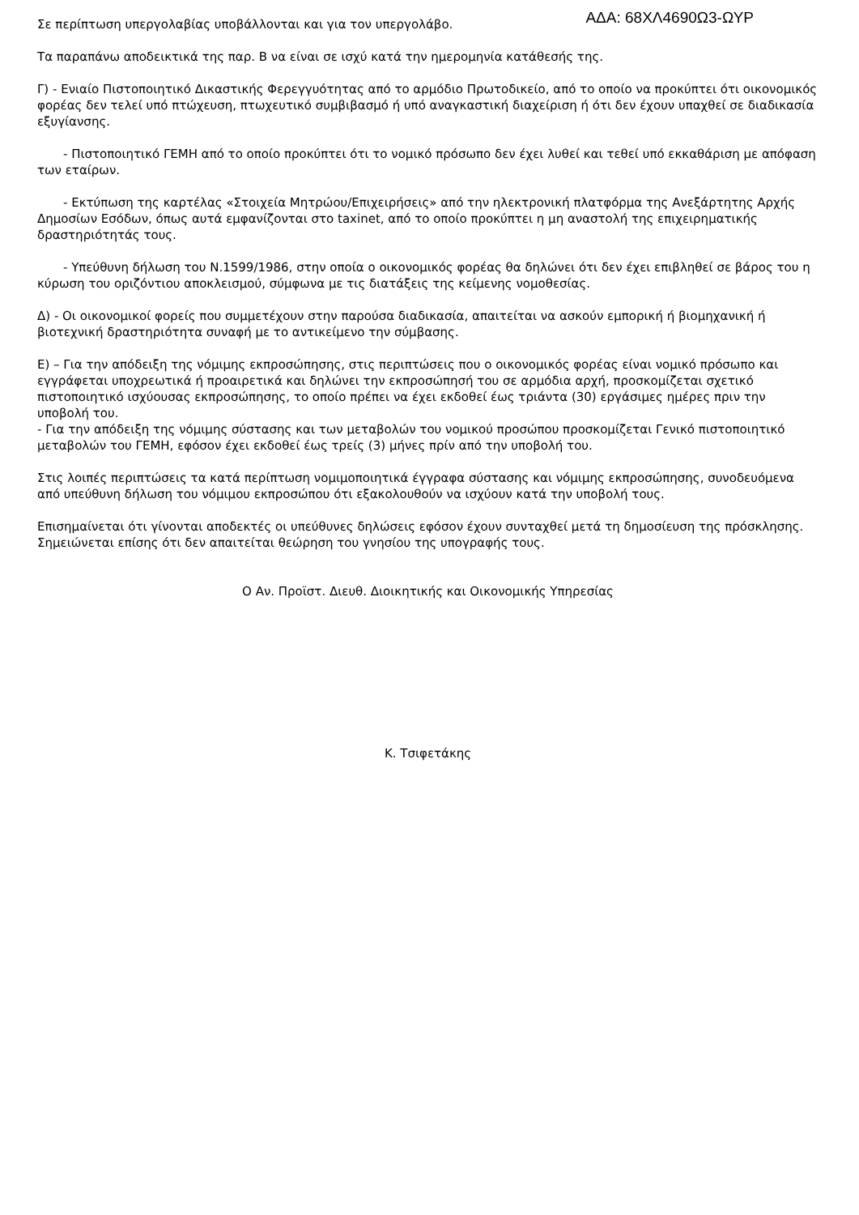Σε περίπτωση υπεργολαβίας υποβάλλονται και για τον υπεργολάβο. ΑΔΑ: 68ΧΛ4690Ω3-ΩΥΡ
Τα παραπάνω αποδεικτικά της παρ. Β να είναι σε ισχύ κατά την ημερομηνία κατάθεσής της.
Γ) - Ενιαίο Πιστοποιητικό Δικαστικής Φερεγγυότητας από το αρμόδιο Πρωτοδικείο, από το οποίο να προκύπτει ότι οικονομικός φορέας δεν τελεί υπό πτώχευση, πτωχευτικό συμβιβασμό ή υπό αναγκαστική διαχείριση ή ότι δεν έχουν υπαχθεί σε διαδικασία εξυγίανσης.
- Πιστοποιητικό ΓΕΜΗ από το οποίο προκύπτει ότι το νομικό πρόσωπο δεν έχει λυθεί και τεθεί υπό εκκαθάριση με απόφαση των εταίρων.
- Εκτύπωση της καρτέλας «Στοιχεία Μητρώου/Επιχειρήσεις» από την ηλεκτρονική πλατφόρμα της Ανεξάρτητης Αρχής Δημοσίων Εσόδων, όπως αυτά εμφανίζονται στο taxinet, από το οποίο προκύπτει η μη αναστολή της επιχειρηματικής δραστηριότητάς τους.
- Υπεύθυνη δήλωση του Ν.1599/1986, στην οποία ο οικονομικός φορέας θα δηλώνει ότι δεν έχει επιβληθεί σε βάρος του η κύρωση του οριζόντιου αποκλεισμού, σύμφωνα με τις διατάξεις της κείμενης νομοθεσίας.
Δ) - Οι οικονομικοί φορείς που συμμετέχουν στην παρούσα διαδικασία, απαιτείται να ασκούν εμπορική ή βιομηχανική ή βιοτεχνική δραστηριότητα συναφή με το αντικείμενο την σύμβασης.
Ε) – Για την απόδειξη της νόμιμης εκπροσώπησης, στις περιπτώσεις που ο οικονομικός φορέας είναι νομικό πρόσωπο και εγγράφεται υποχρεωτικά ή προαιρετικά και δηλώνει την εκπροσώπησή του σε αρμόδια αρχή, προσκομίζεται σχετικό πιστοποιητικό ισχύουσας εκπροσώπησης, το οποίο πρέπει να έχει εκδοθεί έως τριάντα (30) εργάσιμες ημέρες πριν την υποβολή του.
- Για την απόδειξη της νόμιμης σύστασης και των μεταβολών του νομικού προσώπου προσκομίζεται Γενικό πιστοποιητικό μεταβολών του ΓΕΜΗ, εφόσον έχει εκδοθεί έως τρείς (3) μήνες πρίν από την υποβολή του.
Στις λοιπές περιπτώσεις τα κατά περίπτωση νομιμοποιητικά έγγραφα σύστασης και νόμιμης εκπροσώπησης, συνοδευόμενα από υπεύθυνη δήλωση του νόμιμου εκπροσώπου ότι εξακολουθούν να ισχύουν κατά την υποβολή τους.
Επισημαίνεται ότι γίνονται αποδεκτές οι υπεύθυνες δηλώσεις εφόσον έχουν συνταχθεί μετά τη δημοσίευση της πρόσκλησης. Σημειώνεται επίσης ότι δεν απαιτείται θεώρηση του γνησίου της υπογραφής τους.
Ο Αν. Προϊστ. Διευθ. Διοικητικής και Οικονομικής Υπηρεσίας
Κ. Τσιφετάκης